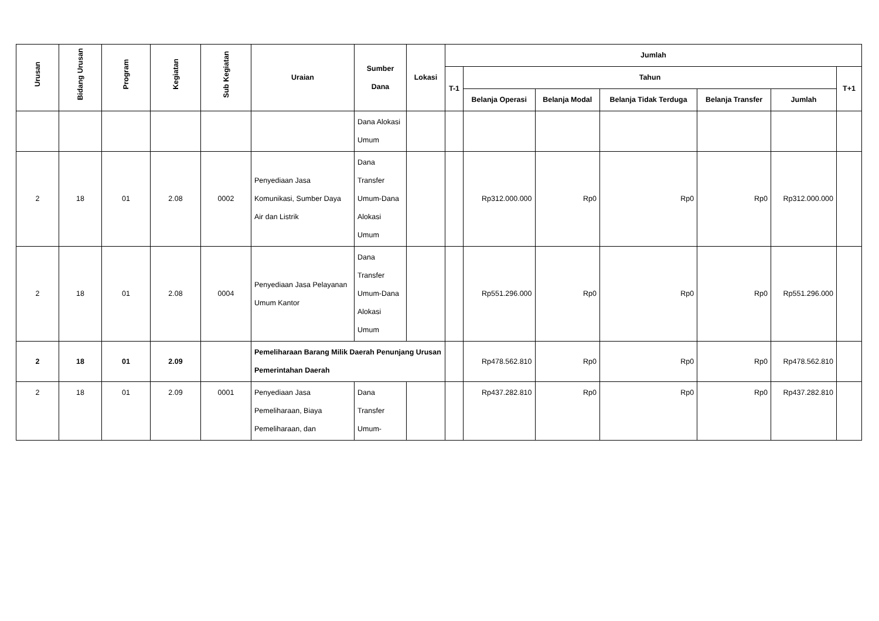| Urusan | Bidang Urusan | Program | Kegiatan | Sub Kegiatan | Uraian | Sumber Dana | Lokasi | Jumlah | | | | | | |
| --- | --- | --- | --- | --- | --- | --- | --- | --- | --- | --- | --- | --- | --- | --- |
| | | | | | | | | T-1 | Tahun | | | | | T+1 |
| | | | | | | | | | Belanja Operasi | Belanja Modal | Belanja Tidak Terduga | Belanja Transfer | Jumlah | |
| | | | | | | Dana Alokasi Umum | | | | | | | | |
| 2 | 18 | 01 | 2.08 | 0002 | Penyediaan Jasa Komunikasi, Sumber Daya Air dan Listrik | Dana Transfer Umum-Dana Alokasi Umum | | | Rp312.000.000 | Rp0 | Rp0 | Rp0 | Rp312.000.000 | |
| 2 | 18 | 01 | 2.08 | 0004 | Penyediaan Jasa Pelayanan Umum Kantor | Dana Transfer Umum-Dana Alokasi Umum | | | Rp551.296.000 | Rp0 | Rp0 | Rp0 | Rp551.296.000 | |
| 2 | 18 | 01 | 2.09 | | Pemeliharaan Barang Milik Daerah Penunjang Urusan Pemerintahan Daerah | | | | Rp478.562.810 | Rp0 | Rp0 | Rp0 | Rp478.562.810 | |
| 2 | 18 | 01 | 2.09 | 0001 | Penyediaan Jasa Pemeliharaan, Biaya Pemeliharaan, dan | Dana Transfer Umum- | | | Rp437.282.810 | Rp0 | Rp0 | Rp0 | Rp437.282.810 | |